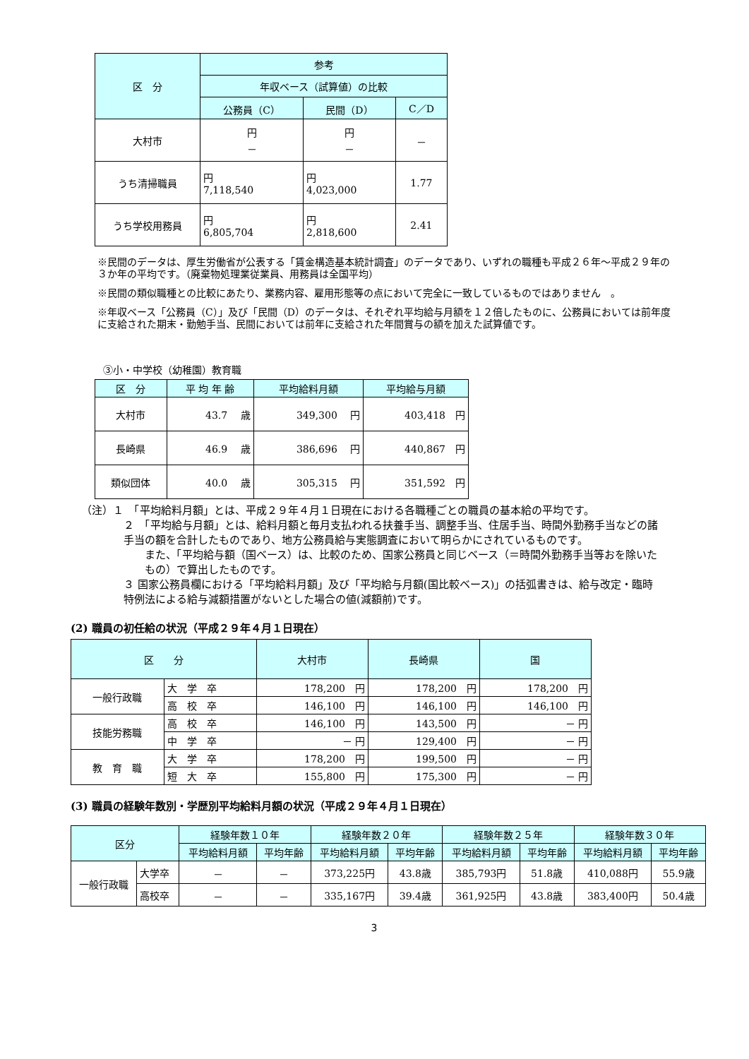| 区 分 | 参考 | | |
| --- | --- | --- | --- |
| | 年収ベース（試算値）の比較 | | |
| | 公務員（C） | 民間（D） | C／D |
| 大村市 | 円 － | 円 － | － |
| うち清掃職員 | 円 7,118,540 | 円 4,023,000 | 1.77 |
| うち学校用務員 | 円 6,805,704 | 円 2,818,600 | 2.41 |
※民間のデータは、厚生労働省が公表する「賃金構造基本統計調査」のデータであり、いずれの職種も平成２６年～平成２９年の３か年の平均です。（廃棄物処理業従業員、用務員は全国平均）
※民間の類似職種との比較にあたり、業務内容、雇用形態等の点において完全に一致しているものではありません　。
※年収ベース「公務員（C）」及び「民間（D）のデータは、それぞれ平均給与月額を１２倍したものに、公務員においては前年度に支給された期末・勤勉手当、民間においては前年に支給された年間賞与の額を加えた試算値です。
③小・中学校（幼稚園）教育職
| 区 分 | 平 均 年 齢 | 平均給料月額 | 平均給与月額 |
| --- | --- | --- | --- |
| 大村市 | 43.7 歳 | 349,300 円 | 403,418 円 |
| 長崎県 | 46.9 歳 | 386,696 円 | 440,867 円 |
| 類似団体 | 40.0 歳 | 305,315 円 | 351,592 円 |
（注）１　「平均給料月額」とは、平成２９年４月１日現在における各職種ごとの職員の基本給の平均です。
２　「平均給与月額」とは、給料月額と毎月支払われる扶養手当、調整手当、住居手当、時間外勤務手当などの諸手当の額を合計したものであり、地方公務員給与実態調査において明らかにされているものです。
また、「平均給与額（国ベース）は、比較のため、国家公務員と同じベース（＝時間外勤務手当等おを除いたもの）で算出したものです。
３ 国家公務員欄における「平均給料月額」及び「平均給与月額(国比較ベース)」の括弧書きは、給与改定・臨時特例法による給与減額措置がないとした場合の値(減額前)です。
(2) 職員の初任給の状況（平成２９年４月１日現在）
| 区 分 | | 大村市 | 長崎県 | 国 |
| --- | --- | --- | --- | --- |
| 一般行政職 | 大 学 卒 | 178,200 円 | 178,200 円 | 178,200 円 |
| | 高 校 卒 | 146,100 円 | 146,100 円 | 146,100 円 |
| 技能労務職 | 高 校 卒 | 146,100 円 | 143,500 円 | － 円 |
| | 中 学 卒 | － 円 | 129,400 円 | － 円 |
| 教 育 職 | 大 学 卒 | 178,200 円 | 199,500 円 | － 円 |
| | 短 大 卒 | 155,800 円 | 175,300 円 | － 円 |
(3) 職員の経験年数別・学歴別平均給料月額の状況（平成２９年４月１日現在）
| 区分 | | 経験年数１０年 | | 経験年数２０年 | | 経験年数２５年 | | 経験年数３０年 | |
| --- | --- | --- | --- | --- | --- | --- | --- | --- | --- |
| | | 平均給料月額 | 平均年齢 | 平均給料月額 | 平均年齢 | 平均給料月額 | 平均年齢 | 平均給料月額 | 平均年齢 |
| 一般行政職 | 大学卒 | － | － | 373,225円 | 43.8歳 | 385,793円 | 51.8歳 | 410,088円 | 55.9歳 |
| | 高校卒 | － | － | 335,167円 | 39.4歳 | 361,925円 | 43.8歳 | 383,400円 | 50.4歳 |
3